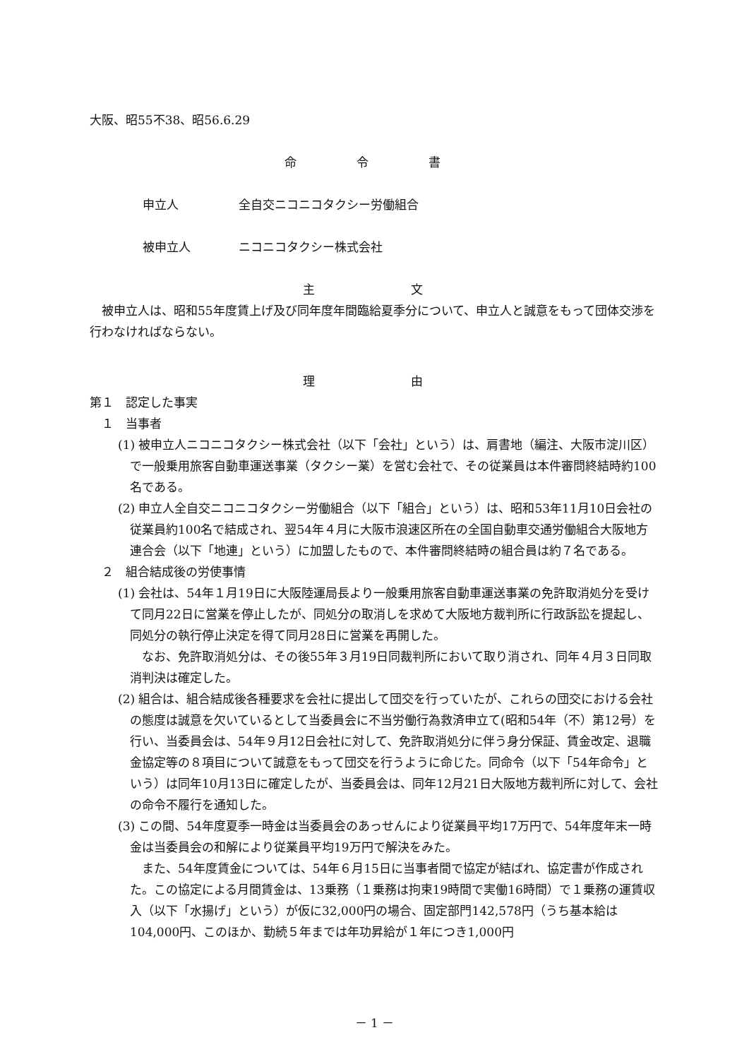大阪、昭55不38、昭56.6.29
命　令　書
申立人　　　　　全自交ニコニコタクシー労働組合
被申立人　　　　ニコニコタクシー株式会社
主　　文
被申立人は、昭和55年度賃上げ及び同年度年間臨給夏季分について、申立人と誠意をもって団体交渉を行わなければならない。
理　　由
第１　認定した事実
１　当事者
(1) 被申立人ニコニコタクシー株式会社（以下「会社」という）は、肩書地（編注、大阪市淀川区）で一般乗用旅客自動車運送事業（タクシー業）を営む会社で、その従業員は本件審問終結時約100名である。
(2) 申立人全自交ニコニコタクシー労働組合（以下「組合」という）は、昭和53年11月10日会社の従業員約100名で結成され、翌54年４月に大阪市浪速区所在の全国自動車交通労働組合大阪地方連合会（以下「地連」という）に加盟したもので、本件審問終結時の組合員は約７名である。
２　組合結成後の労使事情
(1) 会社は、54年１月19日に大阪陸運局長より一般乗用旅客自動車運送事業の免許取消処分を受けて同月22日に営業を停止したが、同処分の取消しを求めて大阪地方裁判所に行政訴訟を提起し、同処分の執行停止決定を得て同月28日に営業を再開した。
なお、免許取消処分は、その後55年３月19日同裁判所において取り消され、同年４月３日同取消判決は確定した。
(2) 組合は、組合結成後各種要求を会社に提出して団交を行っていたが、これらの団交における会社の態度は誠意を欠いているとして当委員会に不当労働行為救済申立て(昭和54年（不）第12号）を行い、当委員会は、54年９月12日会社に対して、免許取消処分に伴う身分保証、賃金改定、退職金協定等の８項目について誠意をもって団交を行うように命じた。同命令（以下「54年命令」という）は同年10月13日に確定したが、当委員会は、同年12月21日大阪地方裁判所に対して、会社の命令不履行を通知した。
(3) この間、54年度夏季一時金は当委員会のあっせんにより従業員平均17万円で、54年度年末一時金は当委員会の和解により従業員平均19万円で解決をみた。
また、54年度賃金については、54年６月15日に当事者間で協定が結ばれ、協定書が作成された。この協定による月間賃金は、13乗務（１乗務は拘束19時間で実働16時間）で１乗務の運賃収入（以下「水揚げ」という）が仮に32,000円の場合、固定部門142,578円（うち基本給は104,000円、このほか、勤続５年までは年功昇給が１年につき1,000円
－ 1 －